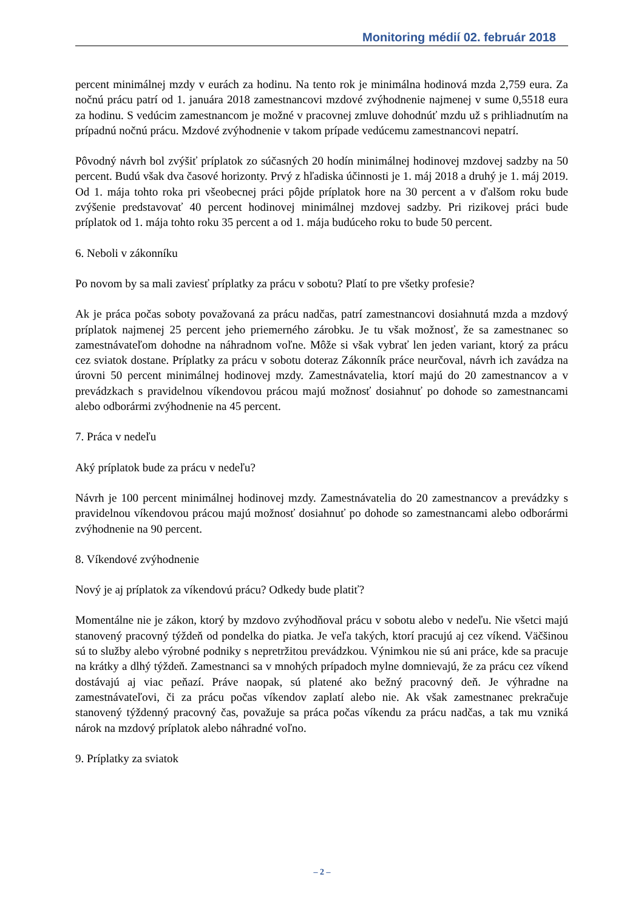Monitoring médií 02. február 2018
percent minimálnej mzdy v eurách za hodinu. Na tento rok je minimálna hodinová mzda 2,759 eura. Za nočnú prácu patrí od 1. januára 2018 zamestnancovi mzdové zvýhodnenie najmenej v sume 0,5518 eura za hodinu. S vedúcim zamestnancom je možné v pracovnej zmluve dohodnúť mzdu už s prihliadnutím na prípadnú nočnú prácu. Mzdové zvýhodnenie v takom prípade vedúcemu zamestnancovi nepatrí.
Pôvodný návrh bol zvýšiť príplatok zo súčasných 20 hodín minimálnej hodinovej mzdovej sadzby na 50 percent. Budú však dva časové horizonty. Prvý z hľadiska účinnosti je 1. máj 2018 a druhý je 1. máj 2019. Od 1. mája tohto roka pri všeobecnej práci pôjde príplatok hore na 30 percent a v ďalšom roku bude zvýšenie predstavovať 40 percent hodinovej minimálnej mzdovej sadzby. Pri rizikovej práci bude príplatok od 1. mája tohto roku 35 percent a od 1. mája budúceho roku to bude 50 percent.
6. Neboli v zákonníku
Po novom by sa mali zaviesť príplatky za prácu v sobotu? Platí to pre všetky profesie?
Ak je práca počas soboty považovaná za prácu nadčas, patrí zamestnancovi dosiahnutá mzda a mzdový príplatok najmenej 25 percent jeho priemerného zárobku. Je tu však možnosť, že sa zamestnanec so zamestnávateľom dohodne na náhradnom voľne. Môže si však vybrať len jeden variant, ktorý za prácu cez sviatok dostane. Príplatky za prácu v sobotu doteraz Zákonník práce neurčoval, návrh ich zavádza na úrovni 50 percent minimálnej hodinovej mzdy. Zamestnávatelia, ktorí majú do 20 zamestnancov a v prevádzkach s pravidelnou víkendovou prácou majú možnosť dosiahnuť po dohode so zamestnancami alebo odborármi zvýhodnenie na 45 percent.
7. Práca v nedeľu
Aký príplatok bude za prácu v nedeľu?
Návrh je 100 percent minimálnej hodinovej mzdy. Zamestnávatelia do 20 zamestnancov a prevádzky s pravidelnou víkendovou prácou majú možnosť dosiahnuť po dohode so zamestnancami alebo odborármi zvýhodnenie na 90 percent.
8. Víkendové zvýhodnenie
Nový je aj príplatok za víkendovú prácu? Odkedy bude platiť?
Momentálne nie je zákon, ktorý by mzdovo zvýhodňoval prácu v sobotu alebo v nedeľu. Nie všetci majú stanovený pracovný týždeň od pondelka do piatka. Je veľa takých, ktorí pracujú aj cez víkend. Väčšinou sú to služby alebo výrobné podniky s nepretržitou prevádzkou. Výnimkou nie sú ani práce, kde sa pracuje na krátky a dlhý týždeň. Zamestnanci sa v mnohých prípadoch mylne domnievajú, že za prácu cez víkend dostávajú aj viac peňazí. Práve naopak, sú platené ako bežný pracovný deň. Je výhradne na zamestnávateľovi, či za prácu počas víkendov zaplatí alebo nie. Ak však zamestnanec prekračuje stanovený týždenný pracovný čas, považuje sa práca počas víkendu za prácu nadčas, a tak mu vzniká nárok na mzdový príplatok alebo náhradné voľno.
9. Príplatky za sviatok
– 2 –